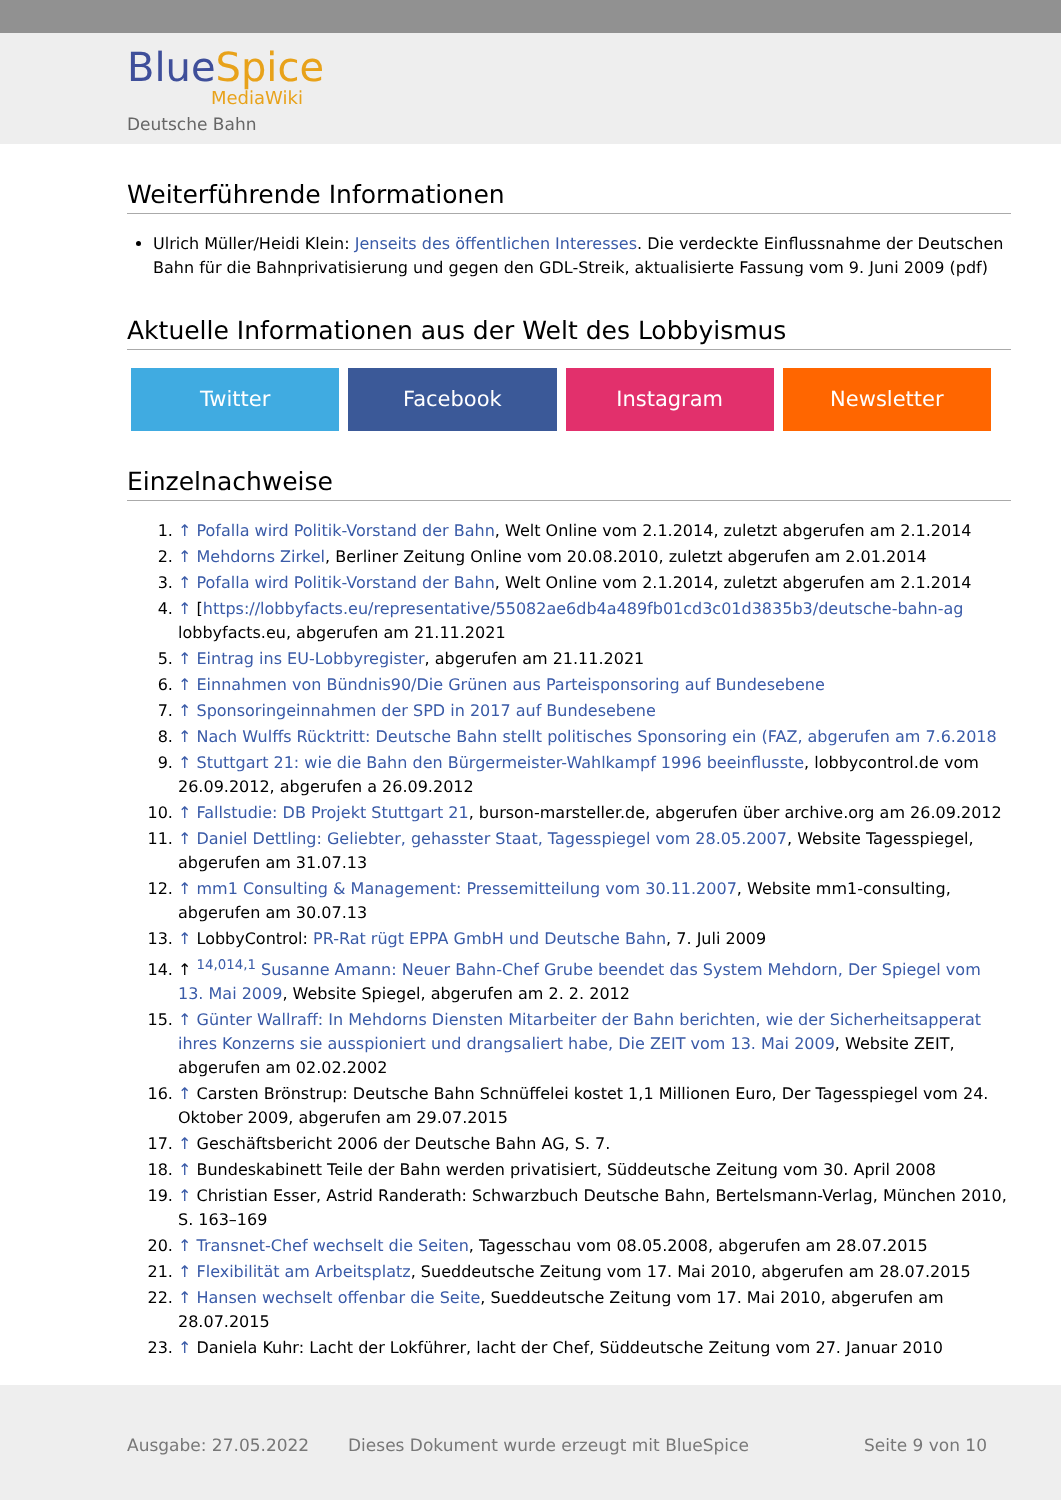BlueSpice
MediaWiki
Deutsche Bahn
Weiterführende Informationen
Ulrich Müller/Heidi Klein: Jenseits des öffentlichen Interesses. Die verdeckte Einflussnahme der Deutschen Bahn für die Bahnprivatisierung und gegen den GDL-Streik, aktualisierte Fassung vom 9. Juni 2009 (pdf)
Aktuelle Informationen aus der Welt des Lobbyismus
Twitter Facebook Instagram Newsletter
Einzelnachweise
1. ↑ Pofalla wird Politik-Vorstand der Bahn, Welt Online vom 2.1.2014, zuletzt abgerufen am 2.1.2014
2. ↑ Mehdorns Zirkel, Berliner Zeitung Online vom 20.08.2010, zuletzt abgerufen am 2.01.2014
3. ↑ Pofalla wird Politik-Vorstand der Bahn, Welt Online vom 2.1.2014, zuletzt abgerufen am 2.1.2014
4. ↑ [https://lobbyfacts.eu/representative/55082ae6db4a489fb01cd3c01d3835b3/deutsche-bahn-ag lobbyfacts.eu, abgerufen am 21.11.2021
5. ↑ Eintrag ins EU-Lobbyregister, abgerufen am 21.11.2021
6. ↑ Einnahmen von Bündnis90/Die Grünen aus Parteisponsoring auf Bundesebene
7. ↑ Sponsoringeinnahmen der SPD in 2017 auf Bundesebene
8. ↑ Nach Wulffs Rücktritt: Deutsche Bahn stellt politisches Sponsoring ein (FAZ, abgerufen am 7.6.2018
9. ↑ Stuttgart 21: wie die Bahn den Bürgermeister-Wahlkampf 1996 beeinflusste, lobbycontrol.de vom 26.09.2012, abgerufen a 26.09.2012
10. ↑ Fallstudie: DB Projekt Stuttgart 21, burson-marsteller.de, abgerufen über archive.org am 26.09.2012
11. ↑ Daniel Dettling: Geliebter, gehasster Staat, Tagesspiegel vom 28.05.2007, Website Tagesspiegel, abgerufen am 31.07.13
12. ↑ mm1 Consulting & Management: Pressemitteilung vom 30.11.2007, Website mm1-consulting, abgerufen am 30.07.13
13. ↑ LobbyControl: PR-Rat rügt EPPA GmbH und Deutsche Bahn, 7. Juli 2009
14. ↑ <sup>14,014,1</sup> Susanne Amann: Neuer Bahn-Chef Grube beendet das System Mehdorn, Der Spiegel vom 13. Mai 2009, Website Spiegel, abgerufen am 2. 2. 2012
15. ↑ Günter Wallraff: In Mehdorns Diensten Mitarbeiter der Bahn berichten, wie der Sicherheitsapperat ihres Konzerns sie ausspioniert und drangsaliert habe, Die ZEIT vom 13. Mai 2009, Website ZEIT, abgerufen am 02.02.2002
16. ↑ Carsten Brönstrup: Deutsche Bahn Schnüffelei kostet 1,1 Millionen Euro, Der Tagesspiegel vom 24. Oktober 2009, abgerufen am 29.07.2015
17. ↑ Geschäftsbericht 2006 der Deutsche Bahn AG, S. 7.
18. ↑ Bundeskabinett Teile der Bahn werden privatisiert, Süddeutsche Zeitung vom 30. April 2008
19. ↑ Christian Esser, Astrid Randerath: Schwarzbuch Deutsche Bahn, Bertelsmann-Verlag, München 2010, S. 163–169
20. ↑ Transnet-Chef wechselt die Seiten, Tagesschau vom 08.05.2008, abgerufen am 28.07.2015
21. ↑ Flexibilität am Arbeitsplatz, Sueddeutsche Zeitung vom 17. Mai 2010, abgerufen am 28.07.2015
22. ↑ Hansen wechselt offenbar die Seite, Sueddeutsche Zeitung vom 17. Mai 2010, abgerufen am 28.07.2015
23. ↑ Daniela Kuhr: Lacht der Lokführer, lacht der Chef, Süddeutsche Zeitung vom 27. Januar 2010
Ausgabe: 27.05.2022
Dieses Dokument wurde erzeugt mit BlueSpice
Seite 9 von 10